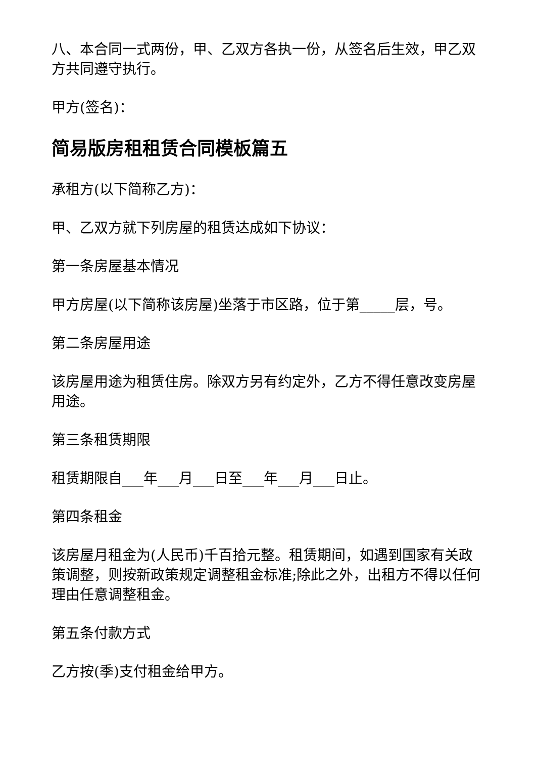八、本合同一式两份，甲、乙双方各执一份，从签名后生效，甲乙双方共同遵守执行。
甲方(签名)：
简易版房租租赁合同模板篇五
承租方(以下简称乙方)：
甲、乙双方就下列房屋的租赁达成如下协议：
第一条房屋基本情况
甲方房屋(以下简称该房屋)坐落于市区路，位于第_____层，号。
第二条房屋用途
该房屋用途为租赁住房。除双方另有约定外，乙方不得任意改变房屋用途。
第三条租赁期限
租赁期限自___年___月___日至___年___月___日止。
第四条租金
该房屋月租金为(人民币)千百拾元整。租赁期间，如遇到国家有关政策调整，则按新政策规定调整租金标准;除此之外，出租方不得以任何理由任意调整租金。
第五条付款方式
乙方按(季)支付租金给甲方。